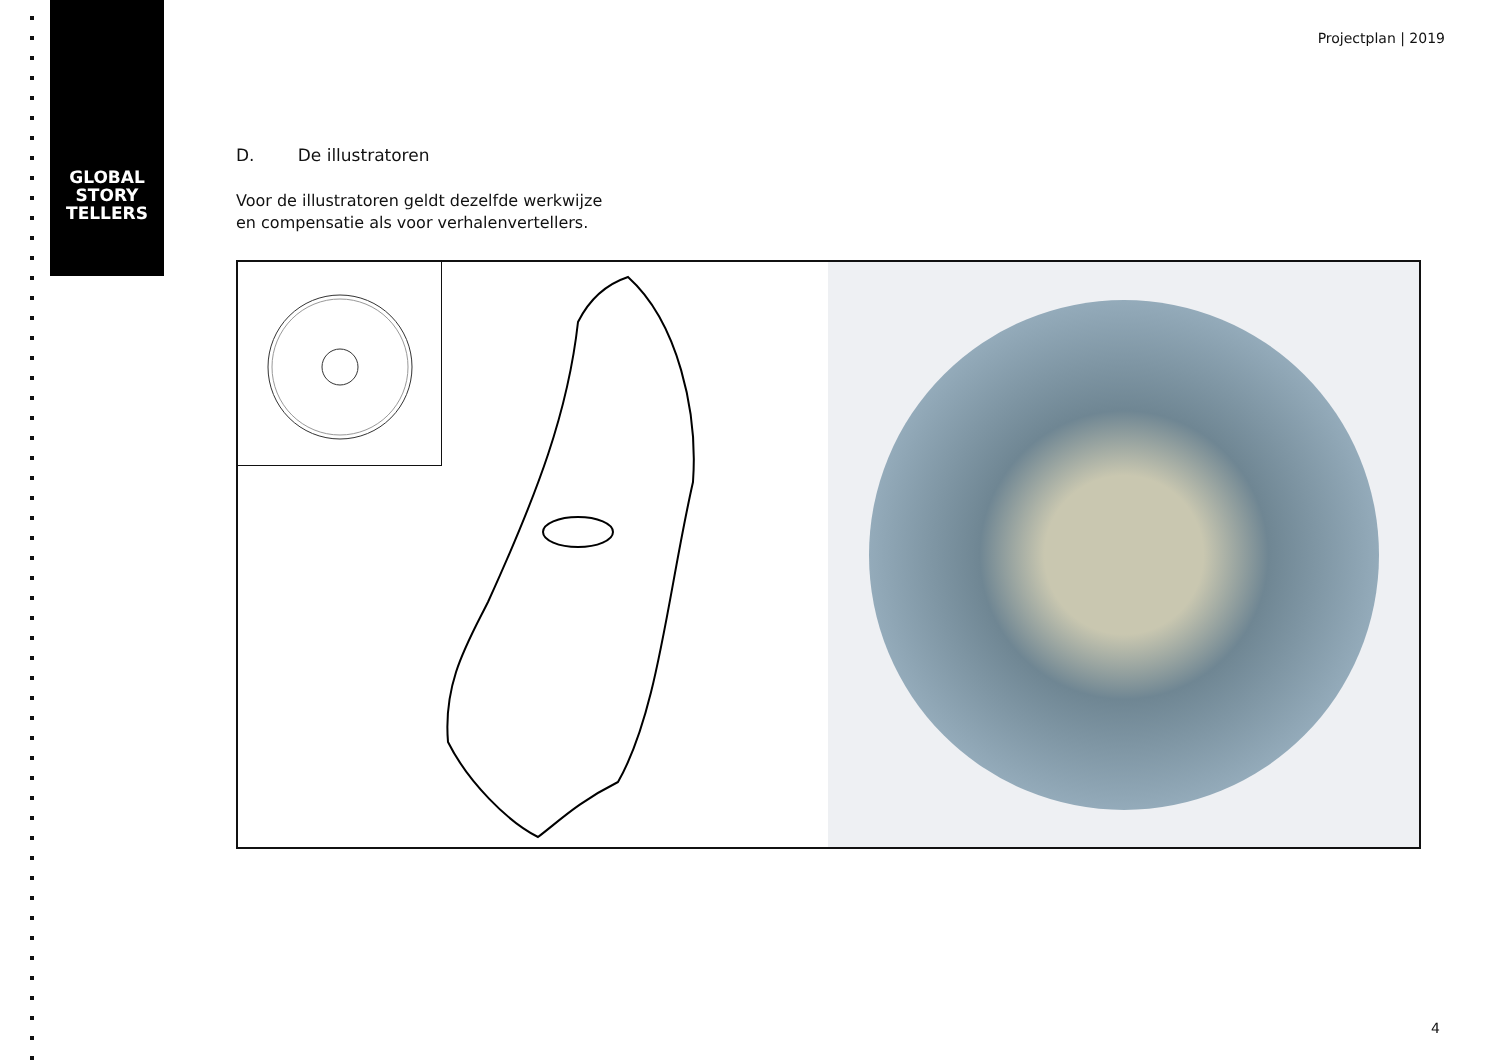GLOBAL STORY TELLERS
Projectplan | 2019
D. De illustratoren
Voor de illustratoren geldt dezelfde werkwijze
en compensatie als voor verhalenvertellers.
4